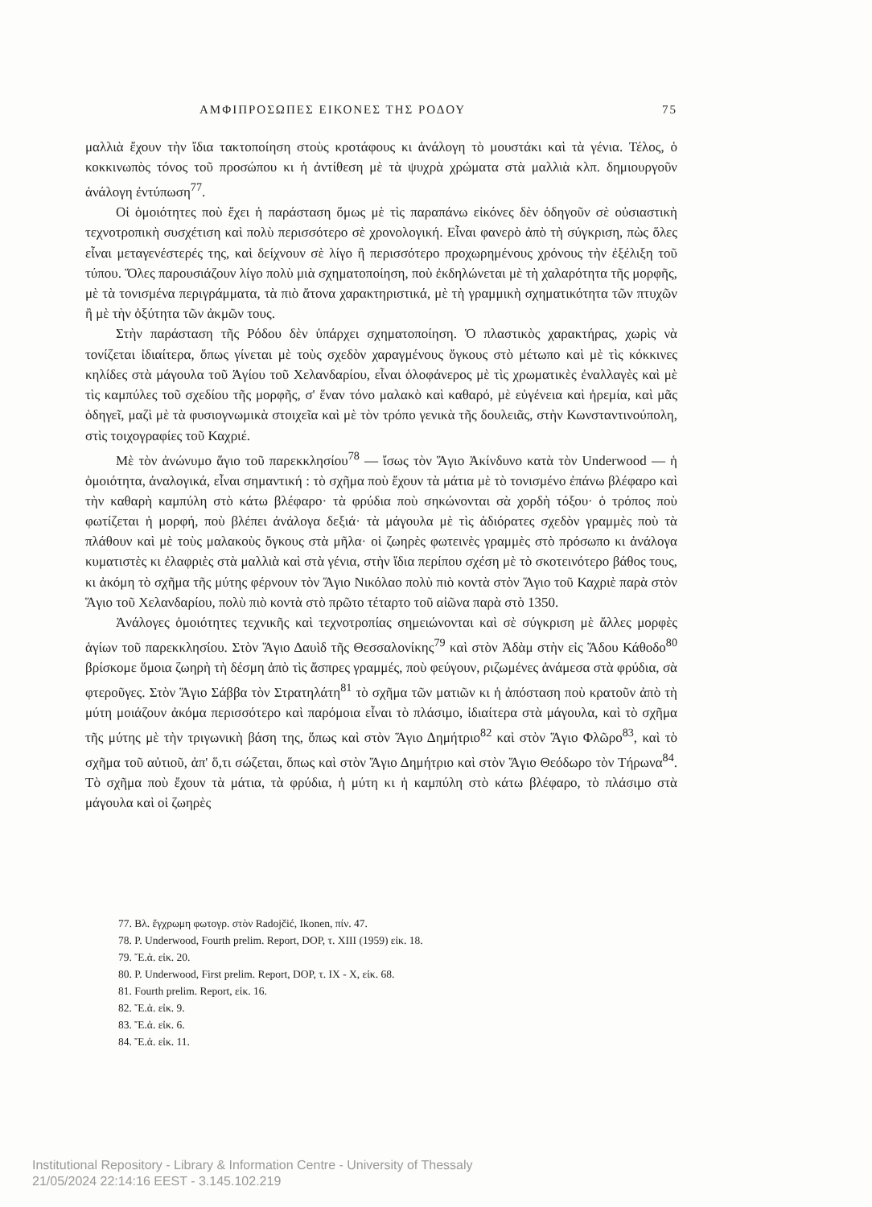ΑΜΦΙΠΡΟΣΩΠΕΣ ΕΙΚΟΝΕΣ ΤΗΣ ΡΟΔΟΥ 75
μαλλιὰ ἔχουν τὴν ἴδια τακτοποίηση στοὺς κροτάφους κι ἀνάλογη τὸ μουστάκι καὶ τὰ γένια. Τέλος, ὁ κοκκινωπὸς τόνος τοῦ προσώπου κι ἡ ἀντίθεση μὲ τὰ ψυχρὰ χρώματα στὰ μαλλιὰ κλπ. δημιουργοῦν ἀνάλογη ἐντύπωση<sup>77</sup>.
Οἱ ὁμοιότητες ποὺ ἔχει ἡ παράσταση ὅμως μὲ τὶς παραπάνω εἰκόνες δὲν ὁδηγοῦν σὲ οὐσιαστικὴ τεχνοτροπικὴ συσχέτιση καὶ πολὺ περισσότερο σὲ χρονολογική. Εἶναι φανερὸ ἀπὸ τὴ σύγκριση, πὼς ὅλες εἶναι μεταγενέστερές της, καὶ δείχνουν σὲ λίγο ἢ περισσότερο προχωρημένους χρόνους τὴν ἐξέλιξη τοῦ τύπου. Ὅλες παρουσιάζουν λίγο πολὺ μιὰ σχηματοποίηση, ποὺ ἐκδηλώνεται μὲ τὴ χαλαρότητα τῆς μορφῆς, μὲ τὰ τονισμένα περιγράμματα, τὰ πιὸ ἄτονα χαρακτηριστικά, μὲ τὴ γραμμικὴ σχηματικότητα τῶν πτυχῶν ἢ μὲ τὴν ὀξύτητα τῶν ἀκμῶν τους.
Στὴν παράσταση τῆς Ρόδου δὲν ὑπάρχει σχηματοποίηση. Ὁ πλαστικὸς χαρακτήρας, χωρὶς νὰ τονίζεται ἰδιαίτερα, ὅπως γίνεται μὲ τοὺς σχεδὸν χαραγμένους ὄγκους στὸ μέτωπο καὶ μὲ τὶς κόκκινες κηλίδες στὰ μάγουλα τοῦ Ἁγίου τοῦ Χελανδαρίου, εἶναι ὁλοφάνερος μὲ τὶς χρωματικὲς ἐναλλαγὲς καὶ μὲ τὶς καμπύλες τοῦ σχεδίου τῆς μορφῆς, σ' ἕναν τόνο μαλακὸ καὶ καθαρό, μὲ εὐγένεια καὶ ἠρεμία, καὶ μᾶς ὁδηγεῖ, μαζὶ μὲ τὰ φυσιογνωμικὰ στοιχεῖα καὶ μὲ τὸν τρόπο γενικὰ τῆς δουλειᾶς, στὴν Κωνσταντινούπολη, στὶς τοιχογραφίες τοῦ Καχριέ.
Μὲ τὸν ἀνώνυμο ἅγιο τοῦ παρεκκλησίου<sup>78</sup> — ἴσως τὸν Ἅγιο Ἀκίνδυνο κατὰ τὸν Underwood — ἡ ὁμοιότητα, ἀναλογικά, εἶναι σημαντική : τὸ σχῆμα ποὺ ἔχουν τὰ μάτια μὲ τὸ τονισμένο ἐπάνω βλέφαρο καὶ τὴν καθαρὴ καμπύλη στὸ κάτω βλέφαρο· τὰ φρύδια ποὺ σηκώνονται σὰ χορδὴ τόξου· ὁ τρόπος ποὺ φωτίζεται ἡ μορφή, ποὺ βλέπει ἀνάλογα δεξιά· τὰ μάγουλα μὲ τὶς ἀδιόρατες σχεδὸν γραμμὲς ποὺ τὰ πλάθουν καὶ μὲ τοὺς μαλακοὺς ὄγκους στὰ μῆλα· οἱ ζωηρὲς φωτεινὲς γραμμὲς στὸ πρόσωπο κι ἀνάλογα κυματιστὲς κι ἐλαφριὲς στὰ μαλλιὰ καὶ στὰ γένια, στὴν ἴδια περίπου σχέση μὲ τὸ σκοτεινότερο βάθος τους, κι ἀκόμη τὸ σχῆμα τῆς μύτης φέρνουν τὸν Ἅγιο Νικόλαο πολὺ πιὸ κοντὰ στὸν Ἅγιο τοῦ Καχριὲ παρὰ στὸν Ἅγιο τοῦ Χελανδαρίου, πολὺ πιὸ κοντὰ στὸ πρῶτο τέταρτο τοῦ αἰῶνα παρὰ στὸ 1350.
Ἀνάλογες ὁμοιότητες τεχνικῆς καὶ τεχνοτροπίας σημειώνονται καὶ σὲ σύγκριση μὲ ἄλλες μορφὲς ἁγίων τοῦ παρεκκλησίου. Στὸν Ἅγιο Δαυὶδ τῆς Θεσσαλονίκης<sup>79</sup> καὶ στὸν Ἀδὰμ στὴν εἰς Ἅδου Κάθοδο<sup>80</sup> βρίσκομε ὅμοια ζωηρὴ τὴ δέσμη ἀπὸ τὶς ἄσπρες γραμμές, ποὺ φεύγουν, ριζωμένες ἀνάμεσα στὰ φρύδια, σὰ φτεροῦγες. Στὸν Ἅγιο Σάββα τὸν Στρατηλάτη<sup>81</sup> τὸ σχῆμα τῶν ματιῶν κι ἡ ἀπόσταση ποὺ κρατοῦν ἀπὸ τὴ μύτη μοιάζουν ἀκόμα περισσότερο καὶ παρόμοια εἶναι τὸ πλάσιμο, ἰδιαίτερα στὰ μάγουλα, καὶ τὸ σχῆμα τῆς μύτης μὲ τὴν τριγωνικὴ βάση της, ὅπως καὶ στὸν Ἅγιο Δημήτριο<sup>82</sup> καὶ στὸν Ἅγιο Φλῶρο<sup>83</sup>, καὶ τὸ σχῆμα τοῦ αὐτιοῦ, ἀπ' ὅ,τι σώζεται, ὅπως καὶ στὸν Ἅγιο Δημήτριο καὶ στὸν Ἅγιο Θεόδωρο τὸν Τήρωνα<sup>84</sup>. Τὸ σχῆμα ποὺ ἔχουν τὰ μάτια, τὰ φρύδια, ἡ μύτη κι ἡ καμπύλη στὸ κάτω βλέφαρο, τὸ πλάσιμο στὰ μάγουλα καὶ οἱ ζωηρὲς
77. Βλ. ἔγχρωμη φωτογρ. στὸν Radojčić, Ikonen, πίν. 47.
78. P. Underwood, Fourth prelim. Report, DOP, τ. XIII (1959) εἰκ. 18.
79. Ἔ.ἀ. εἰκ. 20.
80. P. Underwood, First prelim. Report, DOP, τ. IX - X, εἰκ. 68.
81. Fourth prelim. Report, εἰκ. 16.
82. Ἔ.ἀ. εἰκ. 9.
83. Ἔ.ἀ. εἰκ. 6.
84. Ἔ.ἀ. εἰκ. 11.
Institutional Repository - Library & Information Centre - University of Thessaly
21/05/2024 22:14:16 EEST - 3.145.102.219